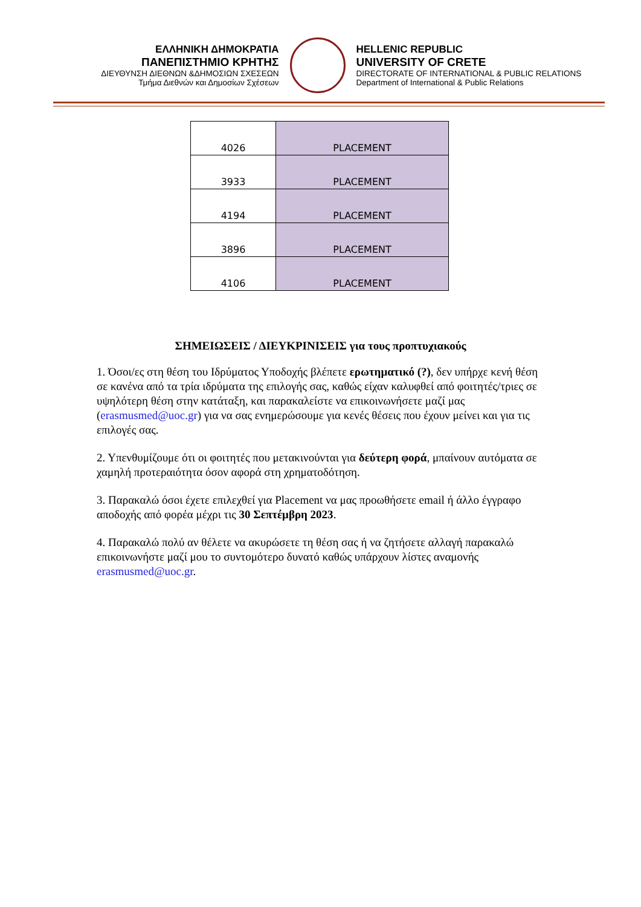ΕΛΛΗΝΙΚΗ ΔΗΜΟΚΡΑΤΙΑ
ΠΑΝΕΠΙΣΤΗΜΙΟ ΚΡΗΤΗΣ
ΔΙΕΥΘΥΝΣΗ ΔΙΕΘΝΩΝ &ΔΗΜΟΣΙΩΝ ΣΧΕΣΕΩΝ
Τμήμα Διεθνών και Δημοσίων Σχέσεων
HELLENIC REPUBLIC
UNIVERSITY OF CRETE
DIRECTORATE OF INTERNATIONAL & PUBLIC RELATIONS
Department of International & Public Relations
| 4026 | PLACEMENT |
| 3933 | PLACEMENT |
| 4194 | PLACEMENT |
| 3896 | PLACEMENT |
| 4106 | PLACEMENT |
ΣΗΜΕΙΩΣΕΙΣ / ΔΙΕΥΚΡΙΝΙΣΕΙΣ για τους προπτυχιακούς
1. Όσοι/ες στη θέση του Ιδρύματος Υποδοχής βλέπετε ερωτηματικό (?), δεν υπήρχε κενή θέση σε κανένα από τα τρία ιδρύματα της επιλογής σας, καθώς είχαν καλυφθεί από φοιτητές/τριες σε υψηλότερη θέση στην κατάταξη, και παρακαλείστε να επικοινωνήσετε μαζί μας (erasmusmed@uoc.gr) για να σας ενημερώσουμε για κενές θέσεις που έχουν μείνει και για τις επιλογές σας.
2. Υπενθυμίζουμε ότι οι φοιτητές που μετακινούνται για δεύτερη φορά, μπαίνουν αυτόματα σε χαμηλή προτεραιότητα όσον αφορά στη χρηματοδότηση.
3. Παρακαλώ όσοι έχετε επιλεχθεί για Placement να μας προωθήσετε email ή άλλο έγγραφο αποδοχής από φορέα μέχρι τις 30 Σεπτέμβρη 2023.
4. Παρακαλώ πολύ αν θέλετε να ακυρώσετε τη θέση σας ή να ζητήσετε αλλαγή παρακαλώ επικοινωνήστε μαζί μου το συντομότερο δυνατό καθώς υπάρχουν λίστες αναμονής erasmusmed@uoc.gr.